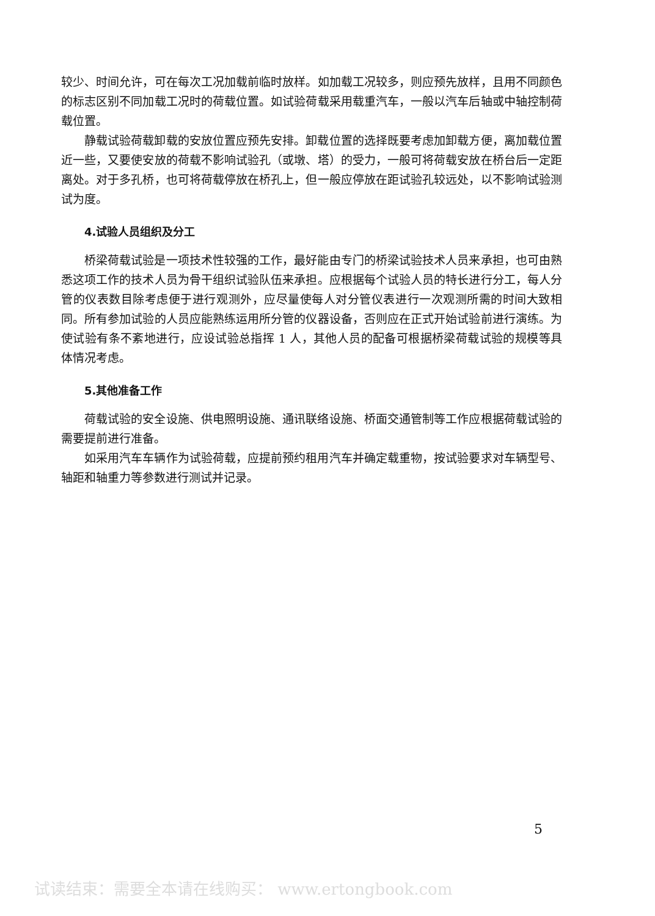较少、时间允许，可在每次工况加载前临时放样。如加载工况较多，则应预先放样，且用不同颜色的标志区别不同加载工况时的荷载位置。如试验荷载采用载重汽车，一般以汽车后轴或中轴控制荷载位置。
静载试验荷载卸载的安放位置应预先安排。卸载位置的选择既要考虑加卸载方便，离加载位置近一些，又要使安放的荷载不影响试验孔（或墩、塔）的受力，一般可将荷载安放在桥台后一定距离处。对于多孔桥，也可将荷载停放在桥孔上，但一般应停放在距试验孔较远处，以不影响试验测试为度。
4.试验人员组织及分工
桥梁荷载试验是一项技术性较强的工作，最好能由专门的桥梁试验技术人员来承担，也可由熟悉这项工作的技术人员为骨干组织试验队伍来承担。应根据每个试验人员的特长进行分工，每人分管的仪表数目除考虑便于进行观测外，应尽量使每人对分管仪表进行一次观测所需的时间大致相同。所有参加试验的人员应能熟练运用所分管的仪器设备，否则应在正式开始试验前进行演练。为使试验有条不紊地进行，应设试验总指挥 1 人，其他人员的配备可根据桥梁荷载试验的规模等具体情况考虑。
5.其他准备工作
荷载试验的安全设施、供电照明设施、通讯联络设施、桥面交通管制等工作应根据荷载试验的需要提前进行准备。
如采用汽车车辆作为试验荷载，应提前预约租用汽车并确定载重物，按试验要求对车辆型号、轴距和轴重力等参数进行测试并记录。
5
试读结束：需要全本请在线购买： www.ertongbook.com